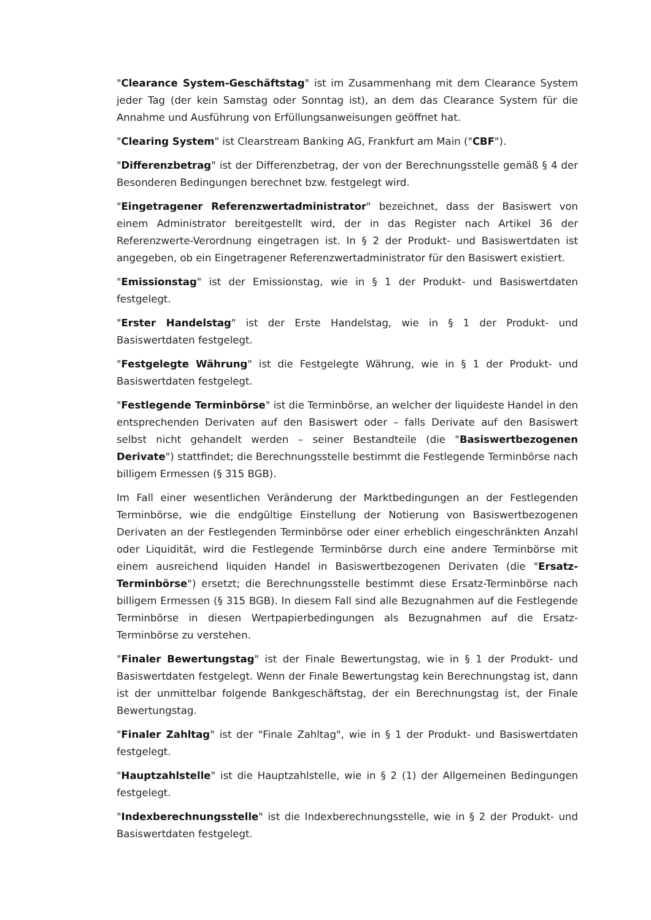"Clearance System-Geschäftstag" ist im Zusammenhang mit dem Clearance System jeder Tag (der kein Samstag oder Sonntag ist), an dem das Clearance System für die Annahme und Ausführung von Erfüllungsanweisungen geöffnet hat.
"Clearing System" ist Clearstream Banking AG, Frankfurt am Main ("CBF").
"Differenzbetrag" ist der Differenzbetrag, der von der Berechnungsstelle gemäß § 4 der Besonderen Bedingungen berechnet bzw. festgelegt wird.
"Eingetragener Referenzwertadministrator" bezeichnet, dass der Basiswert von einem Administrator bereitgestellt wird, der in das Register nach Artikel 36 der Referenzwerte-Verordnung eingetragen ist. In § 2 der Produkt- und Basiswertdaten ist angegeben, ob ein Eingetragener Referenzwertadministrator für den Basiswert existiert.
"Emissionstag" ist der Emissionstag, wie in § 1 der Produkt- und Basiswertdaten festgelegt.
"Erster Handelstag" ist der Erste Handelstag, wie in § 1 der Produkt- und Basiswertdaten festgelegt.
"Festgelegte Währung" ist die Festgelegte Währung, wie in § 1 der Produkt- und Basiswertdaten festgelegt.
"Festlegende Terminbörse" ist die Terminbörse, an welcher der liquideste Handel in den entsprechenden Derivaten auf den Basiswert oder – falls Derivate auf den Basiswert selbst nicht gehandelt werden – seiner Bestandteile (die "Basiswertbezogenen Derivate") stattfindet; die Berechnungsstelle bestimmt die Festlegende Terminbörse nach billigem Ermessen (§ 315 BGB).
Im Fall einer wesentlichen Veränderung der Marktbedingungen an der Festlegenden Terminbörse, wie die endgültige Einstellung der Notierung von Basiswertbezogenen Derivaten an der Festlegenden Terminbörse oder einer erheblich eingeschränkten Anzahl oder Liquidität, wird die Festlegende Terminbörse durch eine andere Terminbörse mit einem ausreichend liquiden Handel in Basiswertbezogenen Derivaten (die "Ersatz-Terminbörse") ersetzt; die Berechnungsstelle bestimmt diese Ersatz-Terminbörse nach billigem Ermessen (§ 315 BGB). In diesem Fall sind alle Bezugnahmen auf die Festlegende Terminbörse in diesen Wertpapierbedingungen als Bezugnahmen auf die Ersatz-Terminbörse zu verstehen.
"Finaler Bewertungstag" ist der Finale Bewertungstag, wie in § 1 der Produkt- und Basiswertdaten festgelegt. Wenn der Finale Bewertungstag kein Berechnungstag ist, dann ist der unmittelbar folgende Bankgeschäftstag, der ein Berechnungstag ist, der Finale Bewertungstag.
"Finaler Zahltag" ist der "Finale Zahltag", wie in § 1 der Produkt- und Basiswertdaten festgelegt.
"Hauptzahlstelle" ist die Hauptzahlstelle, wie in § 2 (1) der Allgemeinen Bedingungen festgelegt.
"Indexberechnungsstelle" ist die Indexberechnungsstelle, wie in § 2 der Produkt- und Basiswertdaten festgelegt.